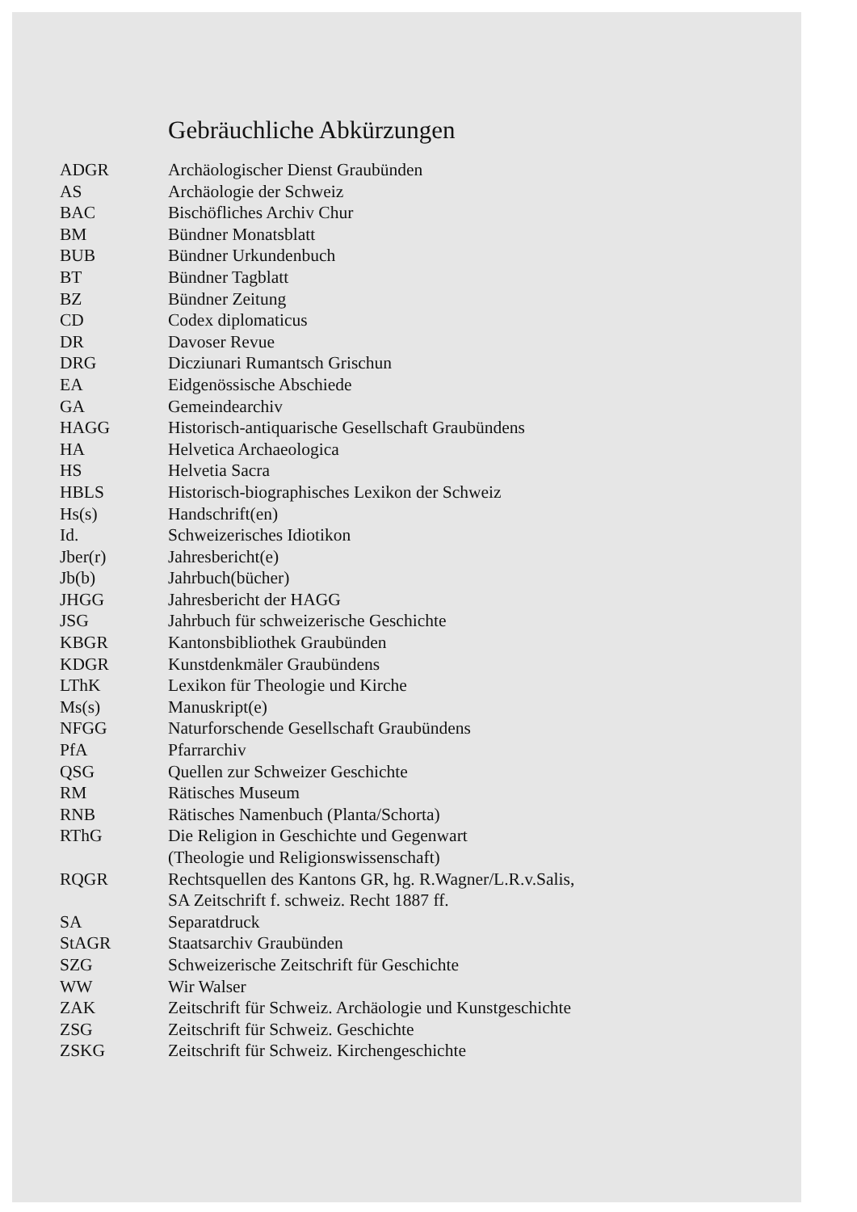Gebräuchliche Abkürzungen
| ADGR | Archäologischer Dienst Graubünden |
| AS | Archäologie der Schweiz |
| BAC | Bischöfliches Archiv Chur |
| BM | Bündner Monatsblatt |
| BUB | Bündner Urkundenbuch |
| BT | Bündner Tagblatt |
| BZ | Bündner Zeitung |
| CD | Codex diplomaticus |
| DR | Davoser Revue |
| DRG | Dicziunari Rumantsch Grischun |
| EA | Eidgenössische Abschiede |
| GA | Gemeindearchiv |
| HAGG | Historisch-antiquarische Gesellschaft Graubündens |
| HA | Helvetica Archaeologica |
| HS | Helvetia Sacra |
| HBLS | Historisch-biographisches Lexikon der Schweiz |
| Hs(s) | Handschrift(en) |
| Id. | Schweizerisches Idiotikon |
| Jber(r) | Jahresbericht(e) |
| Jb(b) | Jahrbuch(bücher) |
| JHGG | Jahresbericht der HAGG |
| JSG | Jahrbuch für schweizerische Geschichte |
| KBGR | Kantonsbibliothek Graubünden |
| KDGR | Kunstdenkmäler Graubündens |
| LThK | Lexikon für Theologie und Kirche |
| Ms(s) | Manuskript(e) |
| NFGG | Naturforschende Gesellschaft Graubündens |
| PfA | Pfarrarchiv |
| QSG | Quellen zur Schweizer Geschichte |
| RM | Rätisches Museum |
| RNB | Rätisches Namenbuch (Planta/Schorta) |
| RThG | Die Religion in Geschichte und Gegenwart (Theologie und Religionswissenschaft) |
| RQGR | Rechtsquellen des Kantons GR, hg. R.Wagner/L.R.v.Salis, SA Zeitschrift f. schweiz. Recht 1887 ff. |
| SA | Separatdruck |
| StAGR | Staatsarchiv Graubünden |
| SZG | Schweizerische Zeitschrift für Geschichte |
| WW | Wir Walser |
| ZAK | Zeitschrift für Schweiz. Archäologie und Kunstgeschichte |
| ZSG | Zeitschrift für Schweiz. Geschichte |
| ZSKG | Zeitschrift für Schweiz. Kirchengeschichte |